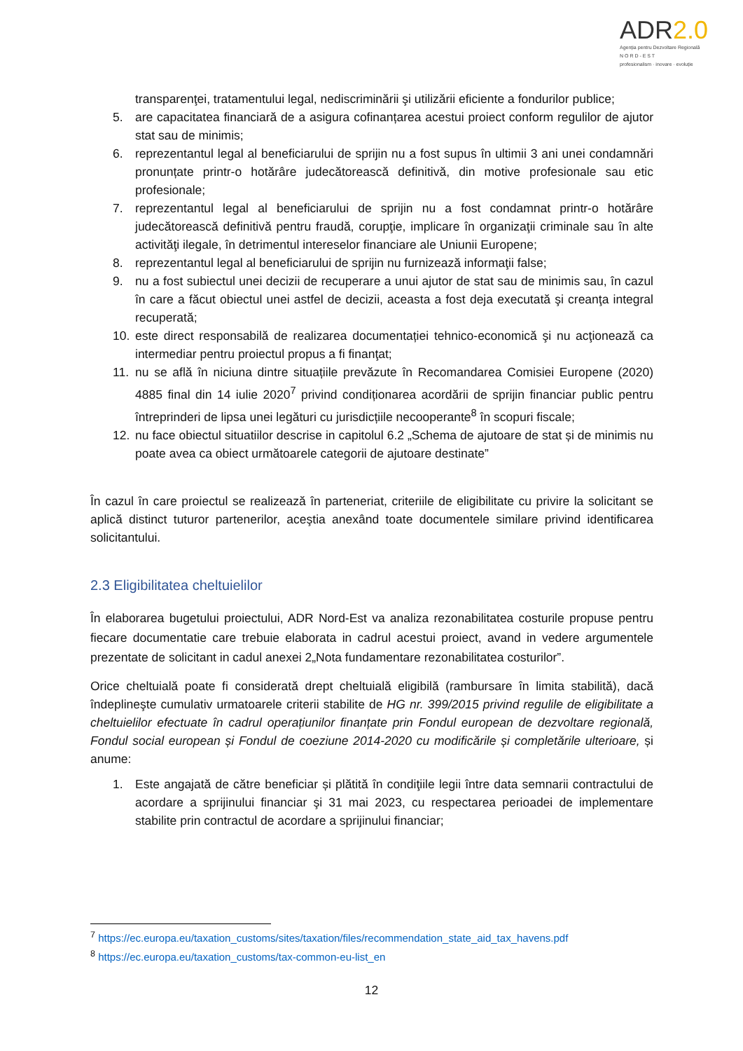ADR2.0
Agenția pentru Dezvoltare Regională
N O R D - E S T
profesionalism · inovare · evoluție
transparenţei, tratamentului legal, nediscriminării şi utilizării eficiente a fondurilor publice;
5. are capacitatea financiară de a asigura cofinanțarea acestui proiect conform regulilor de ajutor stat sau de minimis;
6. reprezentantul legal al beneficiarului de sprijin nu a fost supus în ultimii 3 ani unei condamnări pronunțate printr-o hotărâre judecătorească definitivă, din motive profesionale sau etic profesionale;
7. reprezentantul legal al beneficiarului de sprijin nu a fost condamnat printr-o hotărâre judecătorească definitivă pentru fraudă, corupţie, implicare în organizaţii criminale sau în alte activităţi ilegale, în detrimentul intereselor financiare ale Uniunii Europene;
8. reprezentantul legal al beneficiarului de sprijin nu furnizează informaţii false;
9. nu a fost subiectul unei decizii de recuperare a unui ajutor de stat sau de minimis sau, în cazul în care a făcut obiectul unei astfel de decizii, aceasta a fost deja executată şi creanţa integral recuperată;
10. este direct responsabilă de realizarea documentației tehnico-economică şi nu acţionează ca intermediar pentru proiectul propus a fi finanţat;
11. nu se află în niciuna dintre situațiile prevăzute în Recomandarea Comisiei Europene (2020) 4885 final din 14 iulie 2020<sup>7</sup> privind condiționarea acordării de sprijin financiar public pentru întreprinderi de lipsa unei legături cu jurisdicțiile necooperante<sup>8</sup> în scopuri fiscale;
12. nu face obiectul situatiilor descrise in capitolul 6.2 „Schema de ajutoare de stat și de minimis nu poate avea ca obiect următoarele categorii de ajutoare destinate”
În cazul în care proiectul se realizează în parteneriat, criteriile de eligibilitate cu privire la solicitant se aplică distinct tuturor partenerilor, aceştia anexând toate documentele similare privind identificarea solicitantului.
2.3 Eligibilitatea cheltuielilor
În elaborarea bugetului proiectului, ADR Nord-Est va analiza rezonabilitatea costurile propuse pentru fiecare documentatie care trebuie elaborata in cadrul acestui proiect, avand in vedere argumentele prezentate de solicitant in cadul anexei 2„Nota fundamentare rezonabilitatea costurilor”.
Orice cheltuială poate fi considerată drept cheltuială eligibilă (rambursare în limita stabilită), dacă îndeplineşte cumulativ urmatoarele criterii stabilite de HG nr. 399/2015 privind regulile de eligibilitate a cheltuielilor efectuate în cadrul operațiunilor finanțate prin Fondul european de dezvoltare regională, Fondul social european și Fondul de coeziune 2014-2020 cu modificările și completările ulterioare, și anume:
1. Este angajată de către beneficiar și plătită în condiţiile legii între data semnarii contractului de acordare a sprijinului financiar şi 31 mai 2023, cu respectarea perioadei de implementare stabilite prin contractul de acordare a sprijinului financiar;
<sup>7</sup> https://ec.europa.eu/taxation_customs/sites/taxation/files/recommendation_state_aid_tax_havens.pdf
<sup>8</sup> https://ec.europa.eu/taxation_customs/tax-common-eu-list_en
12